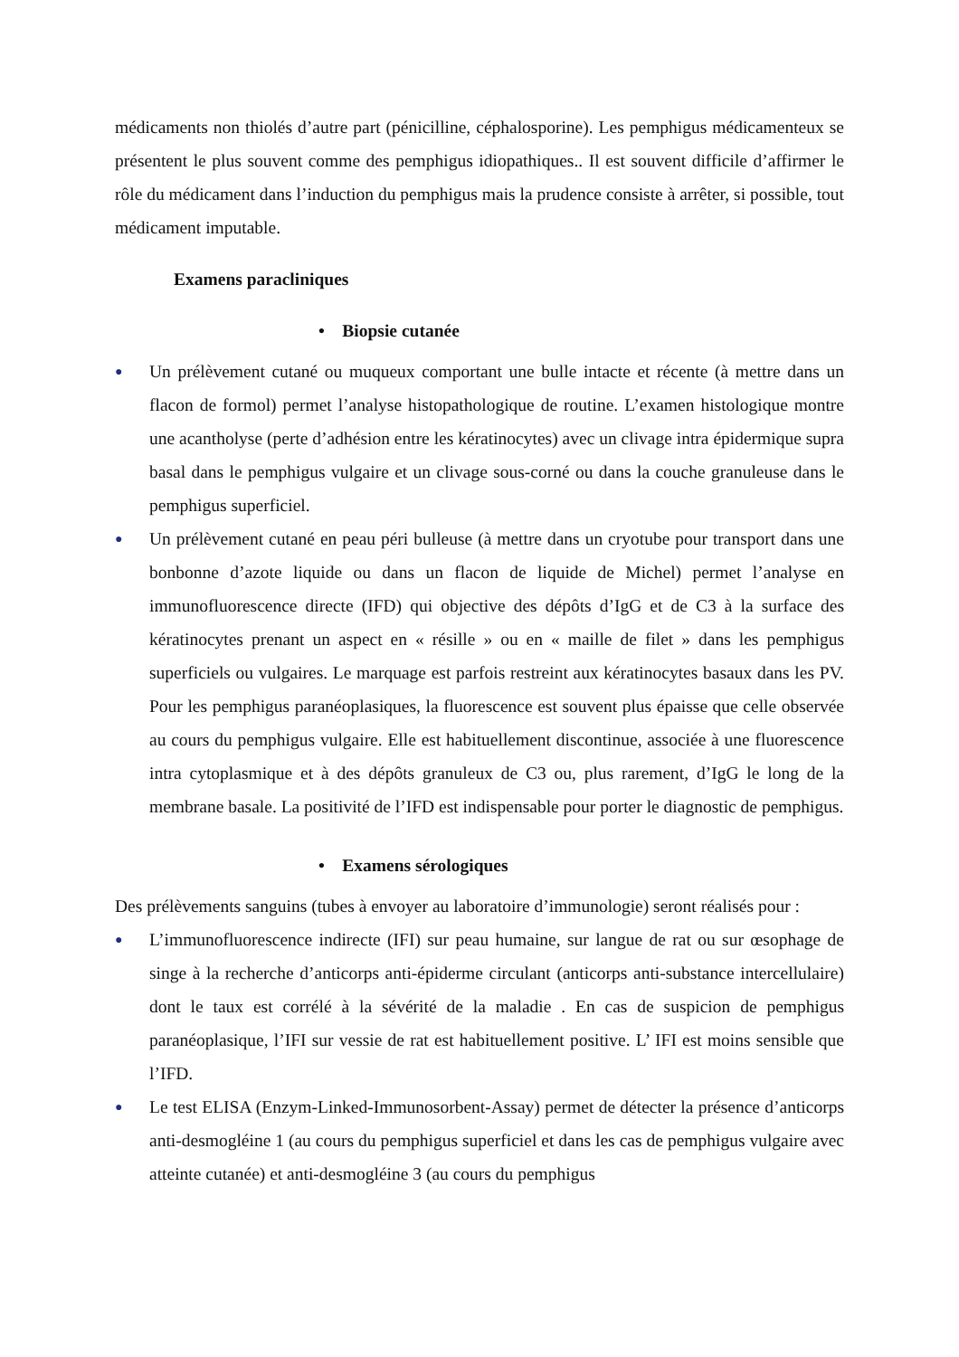médicaments non thiolés d’autre part (pénicilline, céphalosporine). Les pemphigus médicamenteux se présentent le plus souvent comme des pemphigus idiopathiques.. Il est souvent difficile d’affirmer le rôle du médicament dans l’induction du pemphigus mais la prudence consiste à arrêter, si possible, tout médicament imputable.
Examens paracliniques
• Biopsie cutanée
● Un prélèvement cutané ou muqueux comportant une bulle intacte et récente (à mettre dans un flacon de formol) permet l’analyse histopathologique de routine. L’examen histologique montre une acantholyse (perte d’adhésion entre les kératinocytes) avec un clivage intra épidermique supra basal dans le pemphigus vulgaire et un clivage sous-corné ou dans la couche granuleuse dans le pemphigus superficiel.
● Un prélèvement cutané en peau péri bulleuse (à mettre dans un cryotube pour transport dans une bonbonne d’azote liquide ou dans un flacon de liquide de Michel) permet l’analyse en immunofluorescence directe (IFD) qui objective des dépôts d’IgG et de C3 à la surface des kératinocytes prenant un aspect en « résille » ou en « maille de filet » dans les pemphigus superficiels ou vulgaires. Le marquage est parfois restreint aux kératinocytes basaux dans les PV. Pour les pemphigus paranéoplasiques, la fluorescence est souvent plus épaisse que celle observée au cours du pemphigus vulgaire. Elle est habituellement discontinue, associée à une fluorescence intra cytoplasmique et à des dépôts granuleux de C3 ou, plus rarement, d’IgG le long de la membrane basale. La positivité de l’IFD est indispensable pour porter le diagnostic de pemphigus.
• Examens sérologiques
Des prélèvements sanguins (tubes à envoyer au laboratoire d’immunologie) seront réalisés pour :
● L’immunofluorescence indirecte (IFI) sur peau humaine, sur langue de rat ou sur œsophage de singe à la recherche d’anticorps anti-épiderme circulant (anticorps anti-substance intercellulaire) dont le taux est corrélé à la sévérité de la maladie . En cas de suspicion de pemphigus paranéoplasique, l’IFI sur vessie de rat est habituellement positive. L’ IFI est moins sensible que l’IFD.
● Le test ELISA (Enzym-Linked-Immunosorbent-Assay) permet de détecter la présence d’anticorps anti-desmogléine 1 (au cours du pemphigus superficiel et dans les cas de pemphigus vulgaire avec atteinte cutanée) et anti-desmogléine 3 (au cours du pemphigus